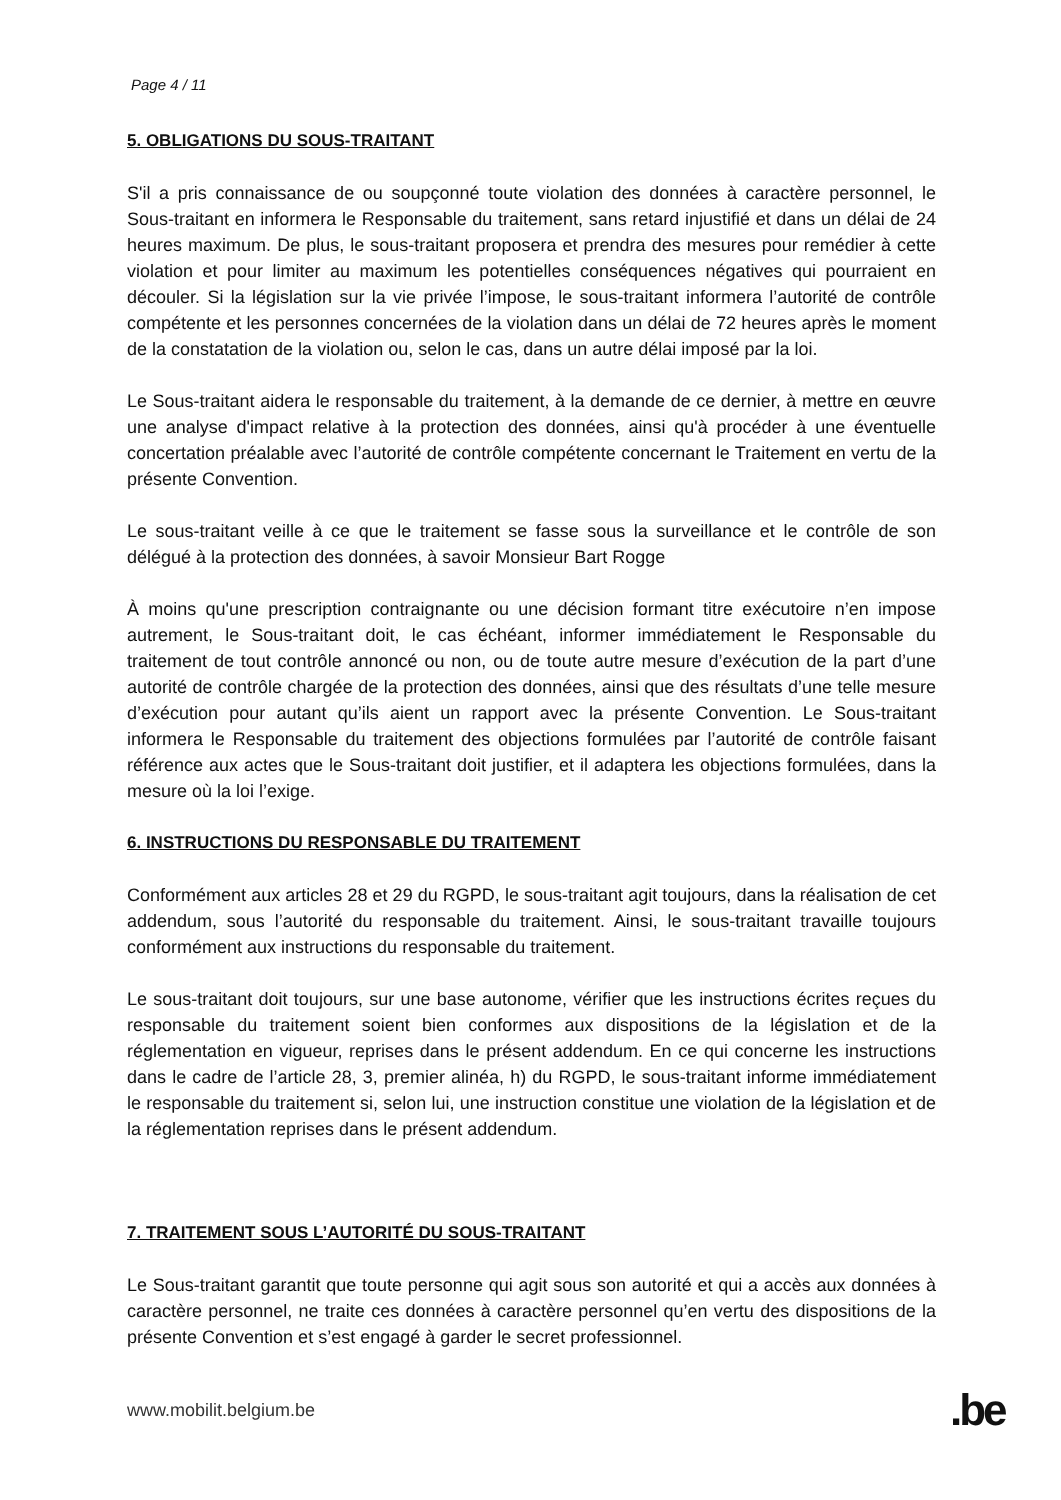Page 4 / 11
5. OBLIGATIONS DU SOUS-TRAITANT
S'il a pris connaissance de ou soupçonné toute violation des données à caractère personnel, le Sous-traitant en informera le Responsable du traitement, sans retard injustifié et dans un délai de 24 heures maximum. De plus, le sous-traitant proposera et prendra des mesures pour remédier à cette violation et pour limiter au maximum les potentielles conséquences négatives qui pourraient en découler. Si la législation sur la vie privée l’impose, le sous-traitant informera l’autorité de contrôle compétente et les personnes concernées de la violation dans un délai de 72 heures après le moment de la constatation de la violation ou, selon le cas, dans un autre délai imposé par la loi.
Le Sous-traitant aidera le responsable du traitement, à la demande de ce dernier, à mettre en œuvre une analyse d'impact relative à la protection des données, ainsi qu'à procéder à une éventuelle concertation préalable avec l’autorité de contrôle compétente concernant le Traitement en vertu de la présente Convention.
Le sous-traitant veille à ce que le traitement se fasse sous la surveillance et le contrôle de son délégué à la protection des données, à savoir Monsieur Bart Rogge
À moins qu'une prescription contraignante ou une décision formant titre exécutoire n’en impose autrement, le Sous-traitant doit, le cas échéant, informer immédiatement le Responsable du traitement de tout contrôle annoncé ou non, ou de toute autre mesure d’exécution de la part d’une autorité de contrôle chargée de la protection des données, ainsi que des résultats d’une telle mesure d’exécution pour autant qu’ils aient un rapport avec la présente Convention. Le Sous-traitant informera le Responsable du traitement des objections formulées par l’autorité de contrôle faisant référence aux actes que le Sous-traitant doit justifier, et il adaptera les objections formulées, dans la mesure où la loi l’exige.
6. INSTRUCTIONS DU RESPONSABLE DU TRAITEMENT
Conformément aux articles 28 et 29 du RGPD, le sous-traitant agit toujours, dans la réalisation de cet addendum, sous l’autorité du responsable du traitement. Ainsi, le sous-traitant travaille toujours conformément aux instructions du responsable du traitement.
Le sous-traitant doit toujours, sur une base autonome, vérifier que les instructions écrites reçues du responsable du traitement soient bien conformes aux dispositions de la législation et de la réglementation en vigueur, reprises dans le présent addendum. En ce qui concerne les instructions dans le cadre de l’article 28, 3, premier alinéa, h) du RGPD, le sous-traitant informe immédiatement le responsable du traitement si, selon lui, une instruction constitue une violation de la législation et de la réglementation reprises dans le présent addendum.
7. TRAITEMENT SOUS L’AUTORITÉ DU SOUS-TRAITANT
Le Sous-traitant garantit que toute personne qui agit sous son autorité et qui a accès aux données à caractère personnel, ne traite ces données à caractère personnel qu’en vertu des dispositions de la présente Convention et s’est engagé à garder le secret professionnel.
www.mobilit.belgium.be .be